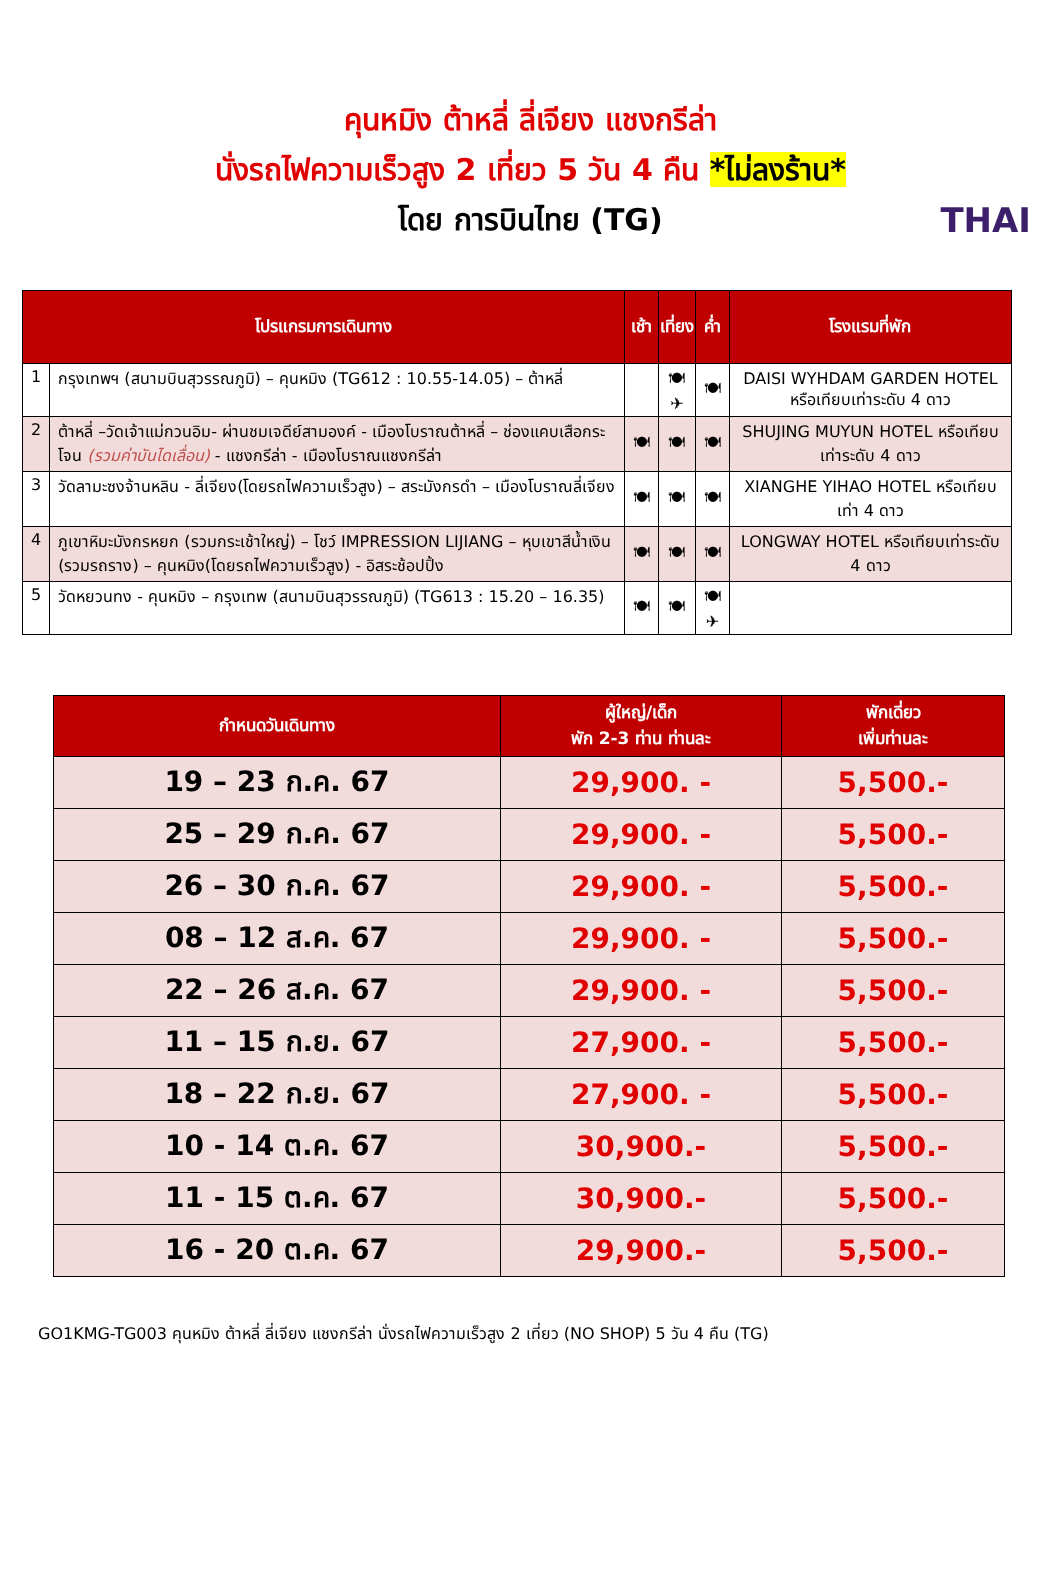คุนหมิง ต้าหลี่ ลี่เจียง แชงกรีล่า
นั่งรถไฟความเร็วสูง 2 เที่ยว 5 วัน 4 คืน *ไม่ลงร้าน*
โดย การบินไทย (TG)
THAI
| โปรแกรมการเดินทาง | | เช้า | เที่ยง | ค่ำ | โรงแรมที่พัก |
| --- | --- | --- | --- | --- | --- |
| 1 | กรุงเทพฯ (สนามบินสุวรรณภูมิ) – คุนหมิง (TG612 : 10.55-14.05) – ต้าหลี่ | | 🍽 ✈ | 🍽 | DAISI WYHDAM GARDEN HOTEL หรือเทียบเท่าระดับ 4 ดาว |
| 2 | ต้าหลี่ –วัดเจ้าแม่กวนอิม- ผ่านชมเจดีย์สามองค์ - เมืองโบราณต้าหลี่ – ช่องแคบเสือกระโจน (รวมค่าบันไดเลื่อน) - แชงกรีล่า - เมืองโบราณแชงกรีล่า | 🍽 | 🍽 | 🍽 | SHUJING MUYUN HOTEL หรือเทียบเท่าระดับ 4 ดาว |
| 3 | วัดลามะซงจ้านหลิน - ลี่เจียง(โดยรถไฟความเร็วสูง) – สระมังกรดำ – เมืองโบราณลี่เจียง | 🍽 | 🍽 | 🍽 | XIANGHE YIHAO HOTEL หรือเทียบเท่า 4 ดาว |
| 4 | ภูเขาหิมะมังกรหยก (รวมกระเช้าใหญ่) – โชว์ IMPRESSION LIJIANG – หุบเขาสีน้ำเงิน (รวมรถราง) – คุนหมิง(โดยรถไฟความเร็วสูง) - อิสระช้อปปิ้ง | 🍽 | 🍽 | 🍽 | LONGWAY HOTEL หรือเทียบเท่าระดับ 4 ดาว |
| 5 | วัดหยวนทง - คุนหมิง – กรุงเทพ (สนามบินสุวรรณภูมิ) (TG613 : 15.20 – 16.35) | 🍽 | 🍽 | 🍽 ✈ | |
| กำหนดวันเดินทาง | ผู้ใหญ่/เด็ก พัก 2-3 ท่าน ท่านละ | พักเดี่ยว เพิ่มท่านละ |
| --- | --- | --- |
| 19 – 23 ก.ค. 67 | 29,900. - | 5,500.- |
| 25 – 29 ก.ค. 67 | 29,900. - | 5,500.- |
| 26 – 30 ก.ค. 67 | 29,900. - | 5,500.- |
| 08 – 12 ส.ค. 67 | 29,900. - | 5,500.- |
| 22 – 26 ส.ค. 67 | 29,900. - | 5,500.- |
| 11 – 15 ก.ย. 67 | 27,900. - | 5,500.- |
| 18 – 22 ก.ย. 67 | 27,900. - | 5,500.- |
| 10 - 14 ต.ค. 67 | 30,900.- | 5,500.- |
| 11 - 15 ต.ค. 67 | 30,900.- | 5,500.- |
| 16 - 20 ต.ค. 67 | 29,900.- | 5,500.- |
GO1KMG-TG003 คุนหมิง ต้าหลี่ ลี่เจียง แชงกรีล่า นั่งรถไฟความเร็วสูง 2 เที่ยว (NO SHOP) 5 วัน 4 คืน (TG)